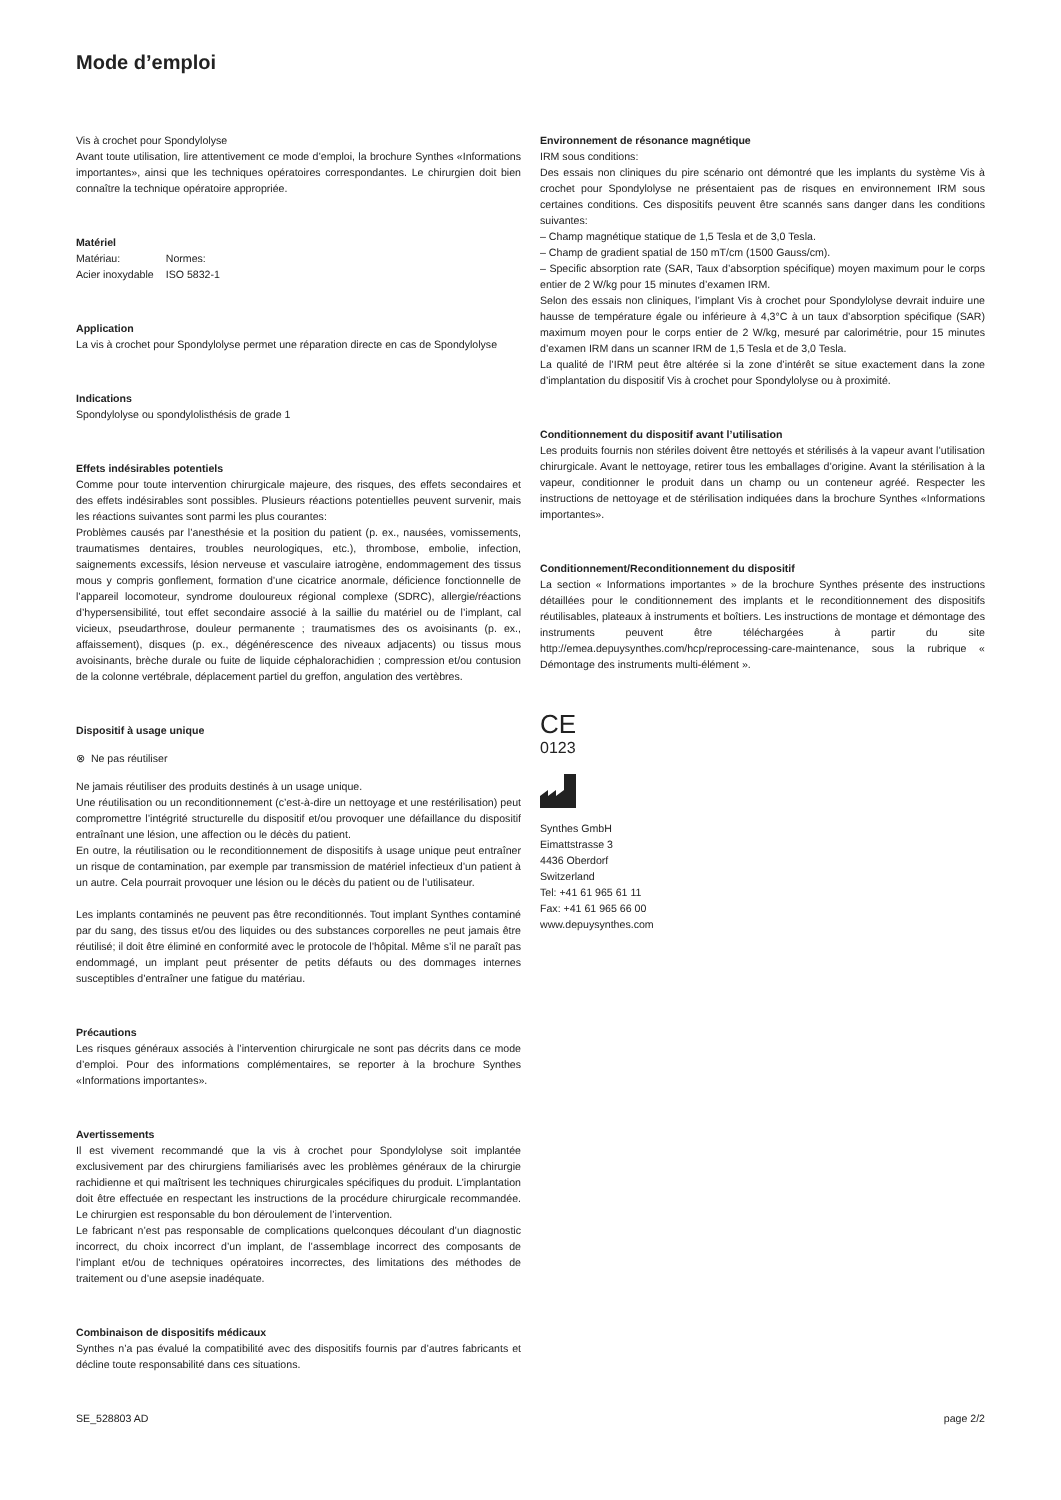Mode d’emploi
Vis à crochet pour Spondylolyse
Avant toute utilisation, lire attentivement ce mode d’emploi, la brochure Synthes «Informations importantes», ainsi que les techniques opératoires correspondantes. Le chirurgien doit bien connaître la technique opératoire appropriée.
Matériel
| Matériau: | Normes: |
| Acier inoxydable | ISO 5832-1 |
Application
La vis à crochet pour Spondylolyse permet une réparation directe en cas de Spondylolyse
Indications
Spondylolyse ou spondylolisthésis de grade 1
Effets indésirables potentiels
Comme pour toute intervention chirurgicale majeure, des risques, des effets secondaires et des effets indésirables sont possibles. Plusieurs réactions potentielles peuvent survenir, mais les réactions suivantes sont parmi les plus courantes:
Problèmes causés par l’anesthésie et la position du patient (p. ex., nausées, vomissements, traumatismes dentaires, troubles neurologiques, etc.), thrombose, embolie, infection, saignements excessifs, lésion nerveuse et vasculaire iatrogène, endommagement des tissus mous y compris gonflement, formation d’une cicatrice anormale, déficience fonctionnelle de l’appareil locomoteur, syndrome douloureux régional complexe (SDRC), allergie/réactions d’hypersensibilité, tout effet secondaire associé à la saillie du matériel ou de l’implant, cal vicieux, pseudarthrose, douleur permanente ; traumatismes des os avoisinants (p. ex., affaissement), disques (p. ex., dégénérescence des niveaux adjacents) ou tissus mous avoisinants, brèche durale ou fuite de liquide céphalorachidien ; compression et/ou contusion de la colonne vertébrale, déplacement partiel du greffon, angulation des vertèbres.
Dispositif à usage unique
⊗ Ne pas réutiliser
Ne jamais réutiliser des produits destinés à un usage unique.
Une réutilisation ou un reconditionnement (c’est-à-dire un nettoyage et une restérilisation) peut compromettre l’intégrité structurelle du dispositif et/ou provoquer une défaillance du dispositif entraînant une lésion, une affection ou le décès du patient.
En outre, la réutilisation ou le reconditionnement de dispositifs à usage unique peut entraîner un risque de contamination, par exemple par transmission de matériel infectieux d’un patient à un autre. Cela pourrait provoquer une lésion ou le décès du patient ou de l’utilisateur.
Les implants contaminés ne peuvent pas être reconditionnés. Tout implant Synthes contaminé par du sang, des tissus et/ou des liquides ou des substances corporelles ne peut jamais être réutilisé; il doit être éliminé en conformité avec le protocole de l’hôpital. Même s’il ne paraît pas endommagé, un implant peut présenter de petits défauts ou des dommages internes susceptibles d’entraîner une fatigue du matériau.
Précautions
Les risques généraux associés à l’intervention chirurgicale ne sont pas décrits dans ce mode d’emploi. Pour des informations complémentaires, se reporter à la brochure Synthes «Informations importantes».
Avertissements
Il est vivement recommandé que la vis à crochet pour Spondylolyse soit implantée exclusivement par des chirurgiens familiarisés avec les problèmes généraux de la chirurgie rachidienne et qui maîtrisent les techniques chirurgicales spécifiques du produit. L’implantation doit être effectuée en respectant les instructions de la procédure chirurgicale recommandée. Le chirurgien est responsable du bon déroulement de l’intervention.
Le fabricant n’est pas responsable de complications quelconques découlant d’un diagnostic incorrect, du choix incorrect d’un implant, de l’assemblage incorrect des composants de l’implant et/ou de techniques opératoires incorrectes, des limitations des méthodes de traitement ou d’une asepsie inadéquate.
Combinaison de dispositifs médicaux
Synthes n’a pas évalué la compatibilité avec des dispositifs fournis par d’autres fabricants et décline toute responsabilité dans ces situations.
Environnement de résonance magnétique
IRM sous conditions:
Des essais non cliniques du pire scénario ont démontré que les implants du système Vis à crochet pour Spondylolyse ne présentaient pas de risques en environnement IRM sous certaines conditions. Ces dispositifs peuvent être scannés sans danger dans les conditions suivantes:
– Champ magnétique statique de 1,5 Tesla et de 3,0 Tesla.
– Champ de gradient spatial de 150 mT/cm (1500 Gauss/cm).
– Specific absorption rate (SAR, Taux d’absorption spécifique) moyen maximum pour le corps entier de 2 W/kg pour 15 minutes d’examen IRM.
Selon des essais non cliniques, l’implant Vis à crochet pour Spondylolyse devrait induire une hausse de température égale ou inférieure à 4,3°C à un taux d’absorption spécifique (SAR) maximum moyen pour le corps entier de 2 W/kg, mesuré par calorimétrie, pour 15 minutes d’examen IRM dans un scanner IRM de 1,5 Tesla et de 3,0 Tesla.
La qualité de l’IRM peut être altérée si la zone d’intérêt se situe exactement dans la zone d’implantation du dispositif Vis à crochet pour Spondylolyse ou à proximité.
Conditionnement du dispositif avant l’utilisation
Les produits fournis non stériles doivent être nettoyés et stérilisés à la vapeur avant l’utilisation chirurgicale. Avant le nettoyage, retirer tous les emballages d’origine. Avant la stérilisation à la vapeur, conditionner le produit dans un champ ou un conteneur agréé. Respecter les instructions de nettoyage et de stérilisation indiquées dans la brochure Synthes «Informations importantes».
Conditionnement/Reconditionnement du dispositif
La section « Informations importantes » de la brochure Synthes présente des instructions détaillées pour le conditionnement des implants et le reconditionnement des dispositifs réutilisables, plateaux à instruments et boîtiers. Les instructions de montage et démontage des instruments peuvent être téléchargées à partir du site http://emea.depuysynthes.com/hcp/reprocessing-care-maintenance, sous la rubrique « Démontage des instruments multi-élément ».
CE
0123
Synthes GmbH
Eimattstrasse 3
4436 Oberdorf
Switzerland
Tel: +41 61 965 61 11
Fax: +41 61 965 66 00
www.depuysynthes.com
SE_528803 AD page 2/2